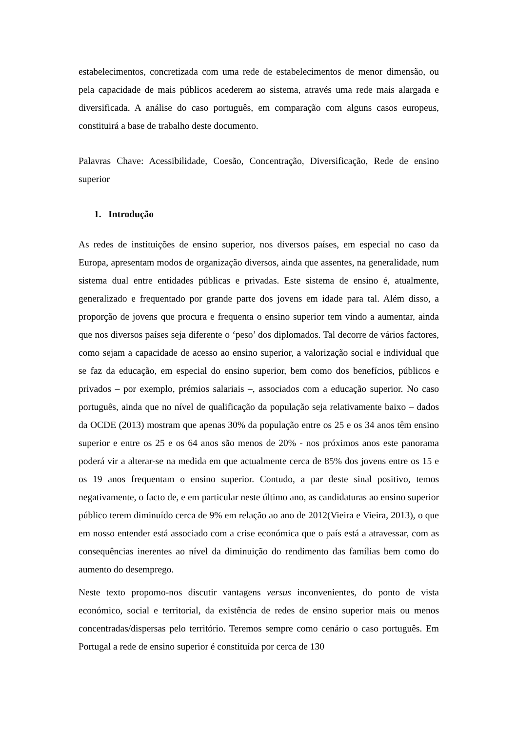estabelecimentos, concretizada com uma rede de estabelecimentos de menor dimensão, ou pela capacidade de mais públicos acederem ao sistema, através uma rede mais alargada e diversificada. A análise do caso português, em comparação com alguns casos europeus, constituirá a base de trabalho deste documento.
Palavras Chave: Acessibilidade, Coesão, Concentração, Diversificação, Rede de ensino superior
1. Introdução
As redes de instituições de ensino superior, nos diversos países, em especial no caso da Europa, apresentam modos de organização diversos, ainda que assentes, na generalidade, num sistema dual entre entidades públicas e privadas. Este sistema de ensino é, atualmente, generalizado e frequentado por grande parte dos jovens em idade para tal. Além disso, a proporção de jovens que procura e frequenta o ensino superior tem vindo a aumentar, ainda que nos diversos países seja diferente o ‘peso’ dos diplomados. Tal decorre de vários factores, como sejam a capacidade de acesso ao ensino superior, a valorização social e individual que se faz da educação, em especial do ensino superior, bem como dos benefícios, públicos e privados – por exemplo, prémios salariais –, associados com a educação superior. No caso português, ainda que no nível de qualificação da população seja relativamente baixo – dados da OCDE (2013) mostram que apenas 30% da população entre os 25 e os 34 anos têm ensino superior e entre os 25 e os 64 anos são menos de 20% - nos próximos anos este panorama poderá vir a alterar-se na medida em que actualmente cerca de 85% dos jovens entre os 15 e os 19 anos frequentam o ensino superior. Contudo, a par deste sinal positivo, temos negativamente, o facto de, e em particular neste último ano, as candidaturas ao ensino superior público terem diminuído cerca de 9% em relação ao ano de 2012(Vieira e Vieira, 2013), o que em nosso entender está associado com a crise económica que o país está a atravessar, com as consequências inerentes ao nível da diminuição do rendimento das famílias bem como do aumento do desemprego.
Neste texto propomo-nos discutir vantagens versus inconvenientes, do ponto de vista económico, social e territorial, da existência de redes de ensino superior mais ou menos concentradas/dispersas pelo território. Teremos sempre como cenário o caso português. Em Portugal a rede de ensino superior é constituída por cerca de 130